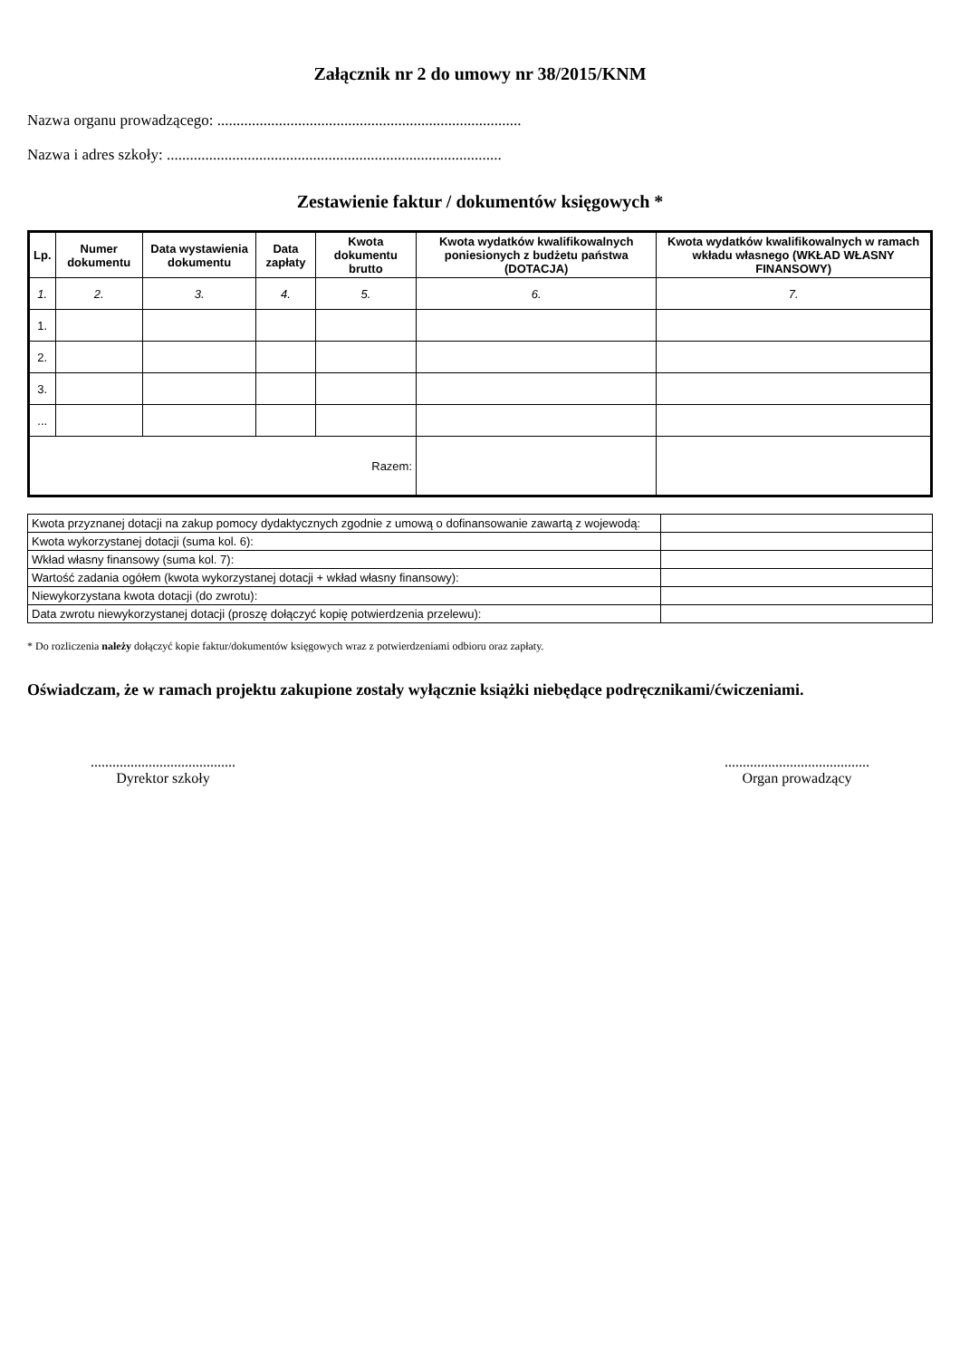Załącznik nr 2 do umowy nr 38/2015/KNM
Nazwa organu prowadzącego: ...............................................................................
Nazwa i adres szkoły: .......................................................................................
Zestawienie faktur / dokumentów księgowych *
| Lp. | Numer dokumentu | Data wystawienia dokumentu | Data zapłaty | Kwota dokumentu brutto | Kwota wydatków kwalifikowalnych poniesionych z budżetu państwa (DOTACJA) | Kwota wydatków kwalifikowalnych w ramach wkładu własnego (WKŁAD WŁASNY FINANSOWY) |
| --- | --- | --- | --- | --- | --- | --- |
| 1. | 2. | 3. | 4. | 5. | 6. | 7. |
| 1. | | | | | | |
| 2. | | | | | | |
| 3. | | | | | | |
| ... | | | | | | |
| Razem: | | | | | | |
| Kwota przyznanej dotacji na zakup pomocy dydaktycznych zgodnie z umową o dofinansowanie zawartą z wojewodą: | |
| Kwota wykorzystanej dotacji (suma kol. 6): | |
| Wkład własny finansowy (suma kol. 7): | |
| Wartość zadania ogółem (kwota wykorzystanej dotacji + wkład własny finansowy): | |
| Niewykorzystana kwota dotacji (do zwrotu): | |
| Data zwrotu niewykorzystanej dotacji (proszę dołączyć kopię potwierdzenia przelewu): | |
* Do rozliczenia należy dołączyć kopie faktur/dokumentów księgowych wraz z potwierdzeniami odbioru oraz zapłaty.
Oświadczam, że w ramach projektu zakupione zostały wyłącznie książki niebędące podręcznikami/ćwiczeniami.
........................................
Dyrektor szkoły
........................................
Organ prowadzący